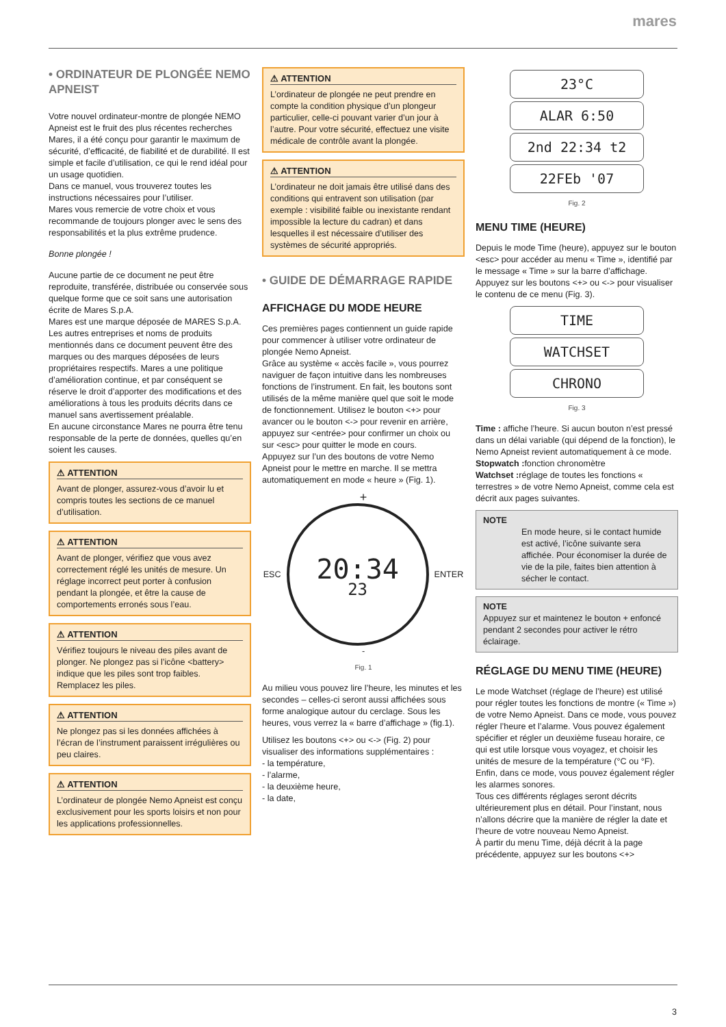mares
• ORDINATEUR DE PLONGÉE NEMO APNEIST
Votre nouvel ordinateur-montre de plongée NEMO Apneist est le fruit des plus récentes recherches Mares, il a été conçu pour garantir le maximum de sécurité, d’efficacité, de fiabilité et de durabilité. Il est simple et facile d’utilisation, ce qui le rend idéal pour un usage quotidien.
Dans ce manuel, vous trouverez toutes les instructions nécessaires pour l’utiliser.
Mares vous remercie de votre choix et vous recommande de toujours plonger avec le sens des responsabilités et la plus extrême prudence.
Bonne plongée !
Aucune partie de ce document ne peut être reproduite, transférée, distribuée ou conservée sous quelque forme que ce soit sans une autorisation écrite de Mares S.p.A.
Mares est une marque déposée de MARES S.p.A. Les autres entreprises et noms de produits mentionnés dans ce document peuvent être des marques ou des marques déposées de leurs propriétaires respectifs. Mares a une politique d’amélioration continue, et par conséquent se réserve le droit d’apporter des modifications et des améliorations à tous les produits décrits dans ce manuel sans avertissement préalable.
En aucune circonstance Mares ne pourra être tenu responsable de la perte de données, quelles qu’en soient les causes.
⚠ ATTENTION
Avant de plonger, assurez-vous d’avoir lu et compris toutes les sections de ce manuel d’utilisation.
⚠ ATTENTION
Avant de plonger, vérifiez que vous avez correctement réglé les unités de mesure. Un réglage incorrect peut porter à confusion pendant la plongée, et être la cause de comportements erronés sous l’eau.
⚠ ATTENTION
Vérifiez toujours le niveau des piles avant de plonger. Ne plongez pas si l’icône <battery> indique que les piles sont trop faibles. Remplacez les piles.
⚠ ATTENTION
Ne plongez pas si les données affichées à l’écran de l’instrument paraissent irrégulières ou peu claires.
⚠ ATTENTION
L’ordinateur de plongée Nemo Apneist est conçu exclusivement pour les sports loisirs et non pour les applications professionnelles.
⚠ ATTENTION
L’ordinateur de plongée ne peut prendre en compte la condition physique d’un plongeur particulier, celle-ci pouvant varier d’un jour à l’autre. Pour votre sécurité, effectuez une visite médicale de contrôle avant la plongée.
⚠ ATTENTION
L’ordinateur ne doit jamais être utilisé dans des conditions qui entravent son utilisation (par exemple : visibilité faible ou inexistante rendant impossible la lecture du cadran) et dans lesquelles il est nécessaire d’utiliser des systèmes de sécurité appropriés.
• GUIDE DE DÉMARRAGE RAPIDE
AFFICHAGE DU MODE HEURE
Ces premières pages contiennent un guide rapide pour commencer à utiliser votre ordinateur de plongée Nemo Apneist.
Grâce au système « accès facile », vous pourrez naviguer de façon intuitive dans les nombreuses fonctions de l’instrument. En fait, les boutons sont utilisés de la même manière quel que soit le mode de fonctionnement. Utilisez le bouton <+> pour avancer ou le bouton <-> pour revenir en arrière, appuyez sur <entrée> pour confirmer un choix ou sur <esc> pour quitter le mode en cours.
Appuyez sur l’un des boutons de votre Nemo Apneist pour le mettre en marche. Il se mettra automatiquement en mode « heure » (Fig. 1).
+
ESC
20:34
23
ENTER
-
Fig. 1
Au milieu vous pouvez lire l’heure, les minutes et les secondes – celles-ci seront aussi affichées sous forme analogique autour du cerclage. Sous les heures, vous verrez la « barre d’affichage » (fig.1).
Utilisez les boutons <+> ou <-> (Fig. 2) pour visualiser des informations supplémentaires :
- la température,
- l’alarme,
- la deuxième heure,
- la date,
23°C
ALAR 6:50
2nd 22:34 t2
22FEb '07
Fig. 2
MENU TIME (HEURE)
Depuis le mode Time (heure), appuyez sur le bouton <esc> pour accéder au menu « Time », identifié par le message « Time » sur la barre d’affichage.
Appuyez sur les boutons <+> ou <-> pour visualiser le contenu de ce menu (Fig. 3).
TIME
WATCHSET
CHRONO
Fig. 3
Time : affiche l’heure. Si aucun bouton n’est pressé dans un délai variable (qui dépend de la fonction), le Nemo Apneist revient automatiquement à ce mode.
Stopwatch : fonction chronomètre
Watchset : réglage de toutes les fonctions « terrestres » de votre Nemo Apneist, comme cela est décrit aux pages suivantes.
NOTE
En mode heure, si le contact humide est activé, l’icône suivante sera affichée. Pour économiser la durée de vie de la pile, faites bien attention à sécher le contact.
NOTE
Appuyez sur et maintenez le bouton + enfoncé pendant 2 secondes pour activer le rétro éclairage.
RÉGLAGE DU MENU TIME (HEURE)
Le mode Watchset (réglage de l’heure) est utilisé pour régler toutes les fonctions de montre (« Time ») de votre Nemo Apneist. Dans ce mode, vous pouvez régler l’heure et l’alarme. Vous pouvez également spécifier et régler un deuxième fuseau horaire, ce qui est utile lorsque vous voyagez, et choisir les unités de mesure de la température (°C ou °F). Enfin, dans ce mode, vous pouvez également régler les alarmes sonores.
Tous ces différents réglages seront décrits ultérieurement plus en détail. Pour l’instant, nous n’allons décrire que la manière de régler la date et l’heure de votre nouveau Nemo Apneist.
À partir du menu Time, déjà décrit à la page précédente, appuyez sur les boutons <+>
3